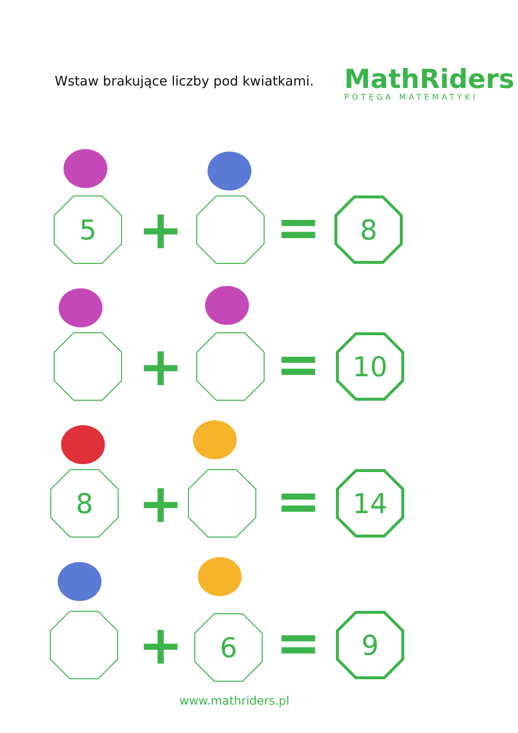Wstaw brakujące liczby pod kwiatkami.
MathRiders
POTĘGA MATEMATYKI
5 + = 8
+ = 10
8 + = 14
+ 6 = 9
www.mathriders.pl